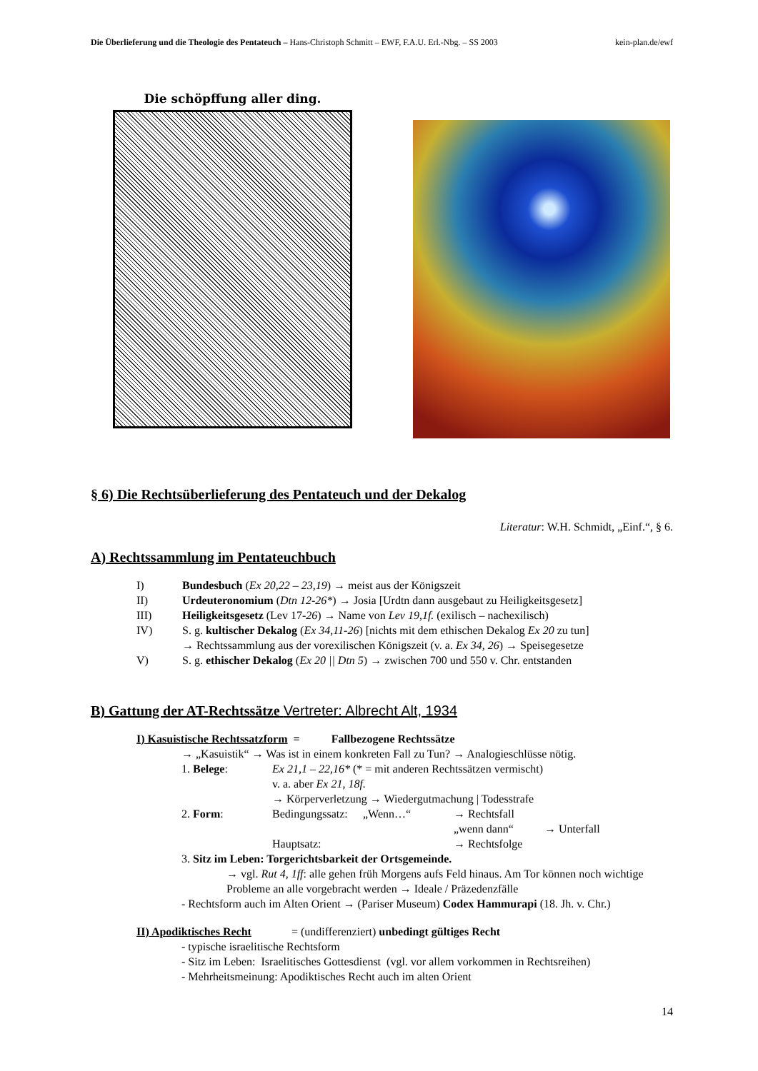Die Überlieferung und die Theologie des Pentateuch – Hans-Christoph Schmitt – EWF, F.A.U. Erl.-Nbg. – SS 2003 kein-plan.de/ewf
Die schöpffung aller ding.
§ 6) Die Rechtsüberlieferung des Pentateuch und der Dekalog
Literatur: W.H. Schmidt, „Einf.“, § 6.
A) Rechtssammlung im Pentateuchbuch
I) Bundesbuch (Ex 20,22 – 23,19) → meist aus der Königszeit
II) Urdeuteronomium (Dtn 12-26*) → Josia [Urdtn dann ausgebaut zu Heiligkeitsgesetz]
III) Heiligkeitsgesetz (Lev 17-26) → Name von Lev 19,1f. (exilisch – nachexilisch)
IV) S. g. kultischer Dekalog (Ex 34,11-26) [nichts mit dem ethischen Dekalog Ex 20 zu tun]
→ Rechtssammlung aus der vorexilischen Königszeit (v. a. Ex 34, 26) → Speisegesetze
V) S. g. ethischer Dekalog (Ex 20 || Dtn 5) → zwischen 700 und 550 v. Chr. entstanden
B) Gattung der AT-Rechtssätze Vertreter: Albrecht Alt, 1934
I) Kasuistische Rechtssatzform = Fallbezogene Rechtssätze
→ „Kasuistik“ → Was ist in einem konkreten Fall zu Tun? → Analogieschlüsse nötig.
1. Belege: Ex 21,1 – 22,16* (* = mit anderen Rechtssätzen vermischt)
v. a. aber Ex 21, 18f.
→ Körperverletzung → Wiedergutmachung | Todesstrafe
2. Form: Bedingungssatz: „Wenn…“→ Rechtsfall
„wenn dann“→ Unterfall
Hauptsatz: → Rechtsfolge
3. Sitz im Leben: Torgerichtsbarkeit der Ortsgemeinde.
→ vgl. Rut 4, 1ff: alle gehen früh Morgens aufs Feld hinaus. Am Tor können noch wichtige Probleme an alle vorgebracht werden → Ideale / Präzedenzfälle
- Rechtsform auch im Alten Orient → (Pariser Museum) Codex Hammurapi (18. Jh. v. Chr.)
II) Apodiktisches Recht = (undifferenziert) unbedingt gültiges Recht
- typische israelitische Rechtsform
- Sitz im Leben: Israelitisches Gottesdienst (vgl. vor allem vorkommen in Rechtsreihen)
- Mehrheitsmeinung: Apodiktisches Recht auch im alten Orient
14